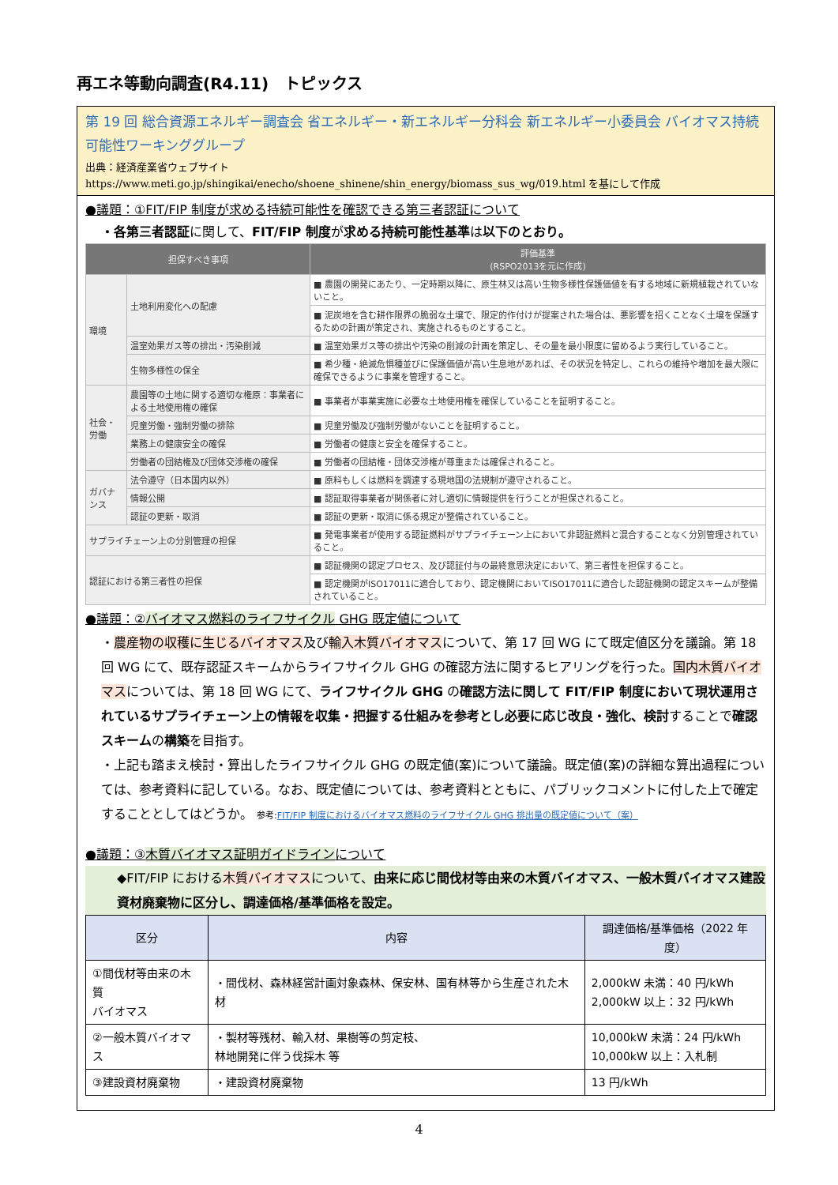再エネ等動向調査(R4.11)　トピックス
第 19 回 総合資源エネルギー調査会 省エネルギー・新エネルギー分科会 新エネルギー小委員会 バイオマス持続可能性ワーキンググループ
出典：経済産業省ウェブサイト
https://www.meti.go.jp/shingikai/enecho/shoene_shinene/shin_energy/biomass_sus_wg/019.html を基にして作成
●議題：①FIT/FIP 制度が求める持続可能性を確認できる第三者認証について
・各第三者認証に関して、FIT/FIP 制度が求める持続可能性基準は以下のとおり。
| 担保すべき事項 | | 評価基準 (RSPO2013を元に作成) |
| --- | --- | --- |
| 環境 | 土地利用変化への配慮 | ■ 農園の開発にあたり、一定時期以降に、原生林又は高い生物多様性保護価値を有する地域に新規植栽されていないこと。 |
| | | ■ 泥炭地を含む耕作限界の脆弱な土壌で、限定的作付けが提案された場合は、悪影響を招くことなく土壌を保護するための計画が策定され、実施されるものとすること。 |
| | 温室効果ガス等の排出・汚染削減 | ■ 温室効果ガス等の排出や汚染の削減の計画を策定し、その量を最小限度に留めるよう実行していること。 |
| | 生物多様性の保全 | ■ 希少種・絶滅危惧種並びに保護価値が高い生息地があれば、その状況を特定し、これらの維持や増加を最大限に確保できるように事業を管理すること。 |
| 社会・労働 | 農園等の土地に関する適切な権原：事業者による土地使用権の確保 | ■ 事業者が事業実施に必要な土地使用権を確保していることを証明すること。 |
| | 児童労働・強制労働の排除 | ■ 児童労働及び強制労働がないことを証明すること。 |
| | 業務上の健康安全の確保 | ■ 労働者の健康と安全を確保すること。 |
| | 労働者の団結権及び団体交渉権の確保 | ■ 労働者の団結権・団体交渉権が尊重または確保されること。 |
| ガバナンス | 法令遵守（日本国内以外） | ■ 原料もしくは燃料を調達する現地国の法規制が遵守されること。 |
| | 情報公開 | ■ 認証取得事業者が関係者に対し適切に情報提供を行うことが担保されること。 |
| | 認証の更新・取消 | ■ 認証の更新・取消に係る規定が整備されていること。 |
| サプライチェーン上の分別管理の担保 | | ■ 発電事業者が使用する認証燃料がサプライチェーン上において非認証燃料と混合することなく分別管理されていること。 |
| 認証における第三者性の担保 | | ■ 認証機関の認定プロセス、及び認証付与の最終意思決定において、第三者性を担保すること。 |
| | | ■ 認定機関がISO17011に適合しており、認定機関においてISO17011に適合した認証機関の認定スキームが整備されていること。 |
●議題：②バイオマス燃料のライフサイクル GHG 既定値について
・農産物の収穫に生じるバイオマス及び輸入木質バイオマスについて、第 17 回 WG にて既定値区分を議論。第 18 回 WG にて、既存認証スキームからライフサイクル GHG の確認方法に関するヒアリングを行った。国内木質バイオマスについては、第 18 回 WG にて、ライフサイクル GHG の確認方法に関して FIT/FIP 制度において現状運用されているサプライチェーン上の情報を収集・把握する仕組みを参考とし必要に応じ改良・強化、検討することで確認スキームの構築を目指す。
・上記も踏まえ検討・算出したライフサイクル GHG の既定値(案)について議論。既定値(案)の詳細な算出過程については、参考資料に記している。なお、既定値については、参考資料とともに、パブリックコメントに付した上で確定することとしてはどうか。 参考:FIT/FIP 制度におけるバイオマス燃料のライフサイクル GHG 排出量の既定値について（案）
●議題：③木質バイオマス証明ガイドラインについて
◆FIT/FIP における木質バイオマスについて、由来に応じ間伐材等由来の木質バイオマス、一般木質バイオマス建設資材廃棄物に区分し、調達価格/基準価格を設定。
| 区分 | 内容 | 調達価格/基準価格（2022 年度） |
| --- | --- | --- |
| ①間伐材等由来の木質 バイオマス | ・間伐材、森林経営計画対象森林、保安林、国有林等から生産された木材 | 2,000kW 未満：40 円/kWh 2,000kW 以上：32 円/kWh |
| ②一般木質バイオマス | ・製材等残材、輸入材、果樹等の剪定枝、 林地開発に伴う伐採木 等 | 10,000kW 未満：24 円/kWh 10,000kW 以上：入札制 |
| ③建設資材廃棄物 | ・建設資材廃棄物 | 13 円/kWh |
4